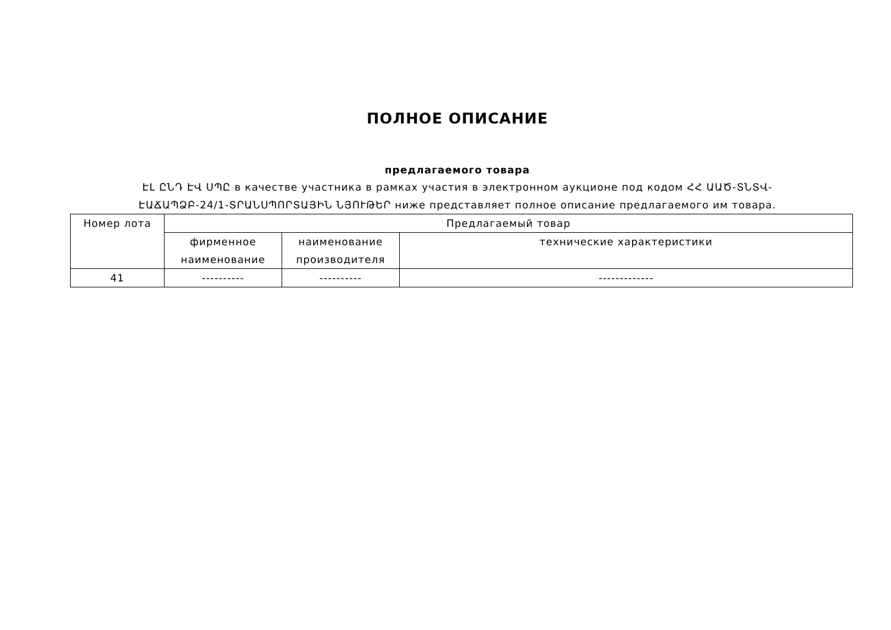ПОЛНОЕ ОПИСАНИЕ
предлагаемого товара
ԷԼ ԸՆԴ ԷՎ ՍՊԸ в качестве участника в рамках участия в электронном аукционе под кодом ՀՀ ԱԱԾ-ՏՆՏՎ-ԷԱՃԱՊՁԲ-24/1-ՏՐԱՆՍՊՈՐՏԱՅԻՆ ՆՅՈՒԹԵՐ ниже представляет полное описание предлагаемого им товара.
| Номер лота | Предлагаемый товар | | |
| --- | --- | --- | --- |
| | фирменное наименование | наименование производителя | технические характеристики |
| 41 | ---------- | ---------- | ------------- |